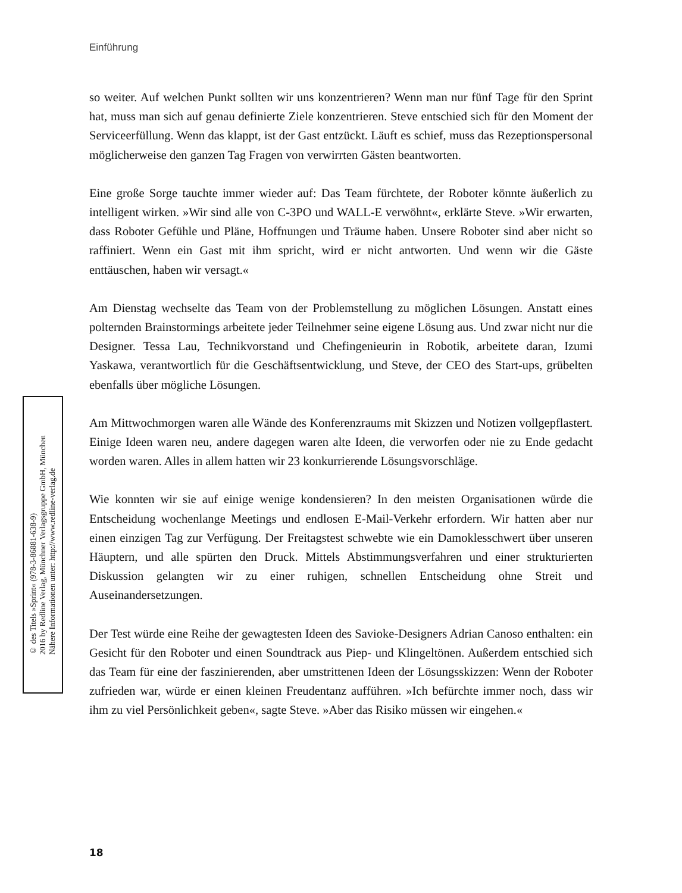Einführung
so weiter. Auf welchen Punkt sollten wir uns konzentrieren? Wenn man nur fünf Tage für den Sprint hat, muss man sich auf genau definierte Ziele konzentrieren. Steve entschied sich für den Moment der Serviceerfüllung. Wenn das klappt, ist der Gast entzückt. Läuft es schief, muss das Rezeptionspersonal möglicherweise den ganzen Tag Fragen von verwirrten Gästen beantworten.
Eine große Sorge tauchte immer wieder auf: Das Team fürchtete, der Roboter könnte äußerlich zu intelligent wirken. »Wir sind alle von C-3PO und WALL-E verwöhnt«, erklärte Steve. »Wir erwarten, dass Roboter Gefühle und Pläne, Hoffnungen und Träume haben. Unsere Roboter sind aber nicht so raffiniert. Wenn ein Gast mit ihm spricht, wird er nicht antworten. Und wenn wir die Gäste enttäuschen, haben wir versagt.«
Am Dienstag wechselte das Team von der Problemstellung zu möglichen Lösungen. Anstatt eines polternden Brainstormings arbeitete jeder Teilnehmer seine eigene Lösung aus. Und zwar nicht nur die Designer. Tessa Lau, Technikvorstand und Chefingenieurin in Robotik, arbeitete daran, Izumi Yaskawa, verantwortlich für die Geschäftsentwicklung, und Steve, der CEO des Start-ups, grübelten ebenfalls über mögliche Lösungen.
Am Mittwochmorgen waren alle Wände des Konferenzraums mit Skizzen und Notizen vollgepflastert. Einige Ideen waren neu, andere dagegen waren alte Ideen, die verworfen oder nie zu Ende gedacht worden waren. Alles in allem hatten wir 23 konkurrierende Lösungsvorschläge.
Wie konnten wir sie auf einige wenige kondensieren? In den meisten Organisationen würde die Entscheidung wochenlange Meetings und endlosen E-Mail-Verkehr erfordern. Wir hatten aber nur einen einzigen Tag zur Verfügung. Der Freitagstest schwebte wie ein Damoklesschwert über unseren Häuptern, und alle spürten den Druck. Mittels Abstimmungsverfahren und einer strukturierten Diskussion gelangten wir zu einer ruhigen, schnellen Entscheidung ohne Streit und Auseinandersetzungen.
Der Test würde eine Reihe der gewagtesten Ideen des Savioke-Designers Adrian Canoso enthalten: ein Gesicht für den Roboter und einen Soundtrack aus Piep- und Klingeltönen. Außerdem entschied sich das Team für eine der faszinierenden, aber umstrittenen Ideen der Lösungsskizzen: Wenn der Roboter zufrieden war, würde er einen kleinen Freudentanz aufführen. »Ich befürchte immer noch, dass wir ihm zu viel Persönlichkeit geben«, sagte Steve. »Aber das Risiko müssen wir eingehen.«
© des Titels »Sprint« (978-3-86881-638-9)
2016 by Redline Verlag, Münchner Verlagsgruppe GmbH, München
Nähere Informationen unter: http://www.redline-verlag.de
18